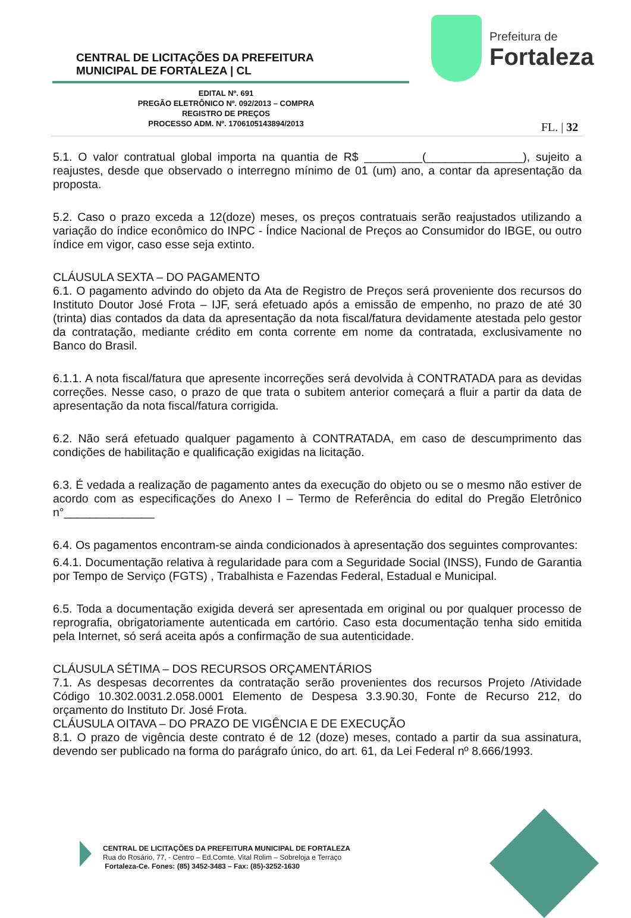CENTRAL DE LICITAÇÕES DA PREFEITURA
MUNICIPAL DE FORTALEZA | CL
Prefeitura de
Fortaleza
EDITAL Nº. 691
PREGÃO ELETRÔNICO Nº. 092/2013 – COMPRA
REGISTRO DE PREÇOS
PROCESSO ADM. Nº. 1706105143894/2013
FL. | 32
5.1. O valor contratual global importa na quantia de R$ _________(_______________), sujeito a reajustes, desde que observado o interregno mínimo de 01 (um) ano, a contar da apresentação da proposta.
5.2. Caso o prazo exceda a 12(doze) meses, os preços contratuais serão reajustados utilizando a variação do índice econômico do INPC - Índice Nacional de Preços ao Consumidor do IBGE, ou outro índice em vigor, caso esse seja extinto.
CLÁUSULA SEXTA – DO PAGAMENTO
6.1. O pagamento advindo do objeto da Ata de Registro de Preços será proveniente dos recursos do Instituto Doutor José Frota – IJF, será efetuado após a emissão de empenho, no prazo de até 30 (trinta) dias contados da data da apresentação da nota fiscal/fatura devidamente atestada pelo gestor da contratação, mediante crédito em conta corrente em nome da contratada, exclusivamente no Banco do Brasil.
6.1.1. A nota fiscal/fatura que apresente incorreções será devolvida à CONTRATADA para as devidas correções. Nesse caso, o prazo de que trata o subitem anterior começará a fluir a partir da data de apresentação da nota fiscal/fatura corrigida.
6.2. Não será efetuado qualquer pagamento à CONTRATADA, em caso de descumprimento das condições de habilitação e qualificação exigidas na licitação.
6.3. É vedada a realização de pagamento antes da execução do objeto ou se o mesmo não estiver de acordo com as especificações do Anexo I – Termo de Referência do edital do Pregão Eletrônico n°______________
6.4. Os pagamentos encontram-se ainda condicionados à apresentação dos seguintes comprovantes:
6.4.1. Documentação relativa à regularidade para com a Seguridade Social (INSS), Fundo de Garantia por Tempo de Serviço (FGTS) , Trabalhista e Fazendas Federal, Estadual e Municipal.
6.5. Toda a documentação exigida deverá ser apresentada em original ou por qualquer processo de reprografia, obrigatoriamente autenticada em cartório. Caso esta documentação tenha sido emitida pela Internet, só será aceita após a confirmação de sua autenticidade.
CLÁUSULA SÉTIMA – DOS RECURSOS ORÇAMENTÁRIOS
7.1. As despesas decorrentes da contratação serão provenientes dos recursos Projeto /Atividade Código 10.302.0031.2.058.0001 Elemento de Despesa 3.3.90.30, Fonte de Recurso 212, do orçamento do Instituto Dr. José Frota.
CLÁUSULA OITAVA – DO PRAZO DE VIGÊNCIA E DE EXECUÇÃO
8.1. O prazo de vigência deste contrato é de 12 (doze) meses, contado a partir da sua assinatura, devendo ser publicado na forma do parágrafo único, do art. 61, da Lei Federal nº 8.666/1993.
CENTRAL DE LICITAÇÕES DA PREFEITURA MUNICIPAL DE FORTALEZA
Rua do Rosário, 77, - Centro – Ed.Comte. Vital Rolim – Sobreloja e Terraço
Fortaleza-Ce. Fones: (85) 3452-3483 – Fax: (85)-3252-1630